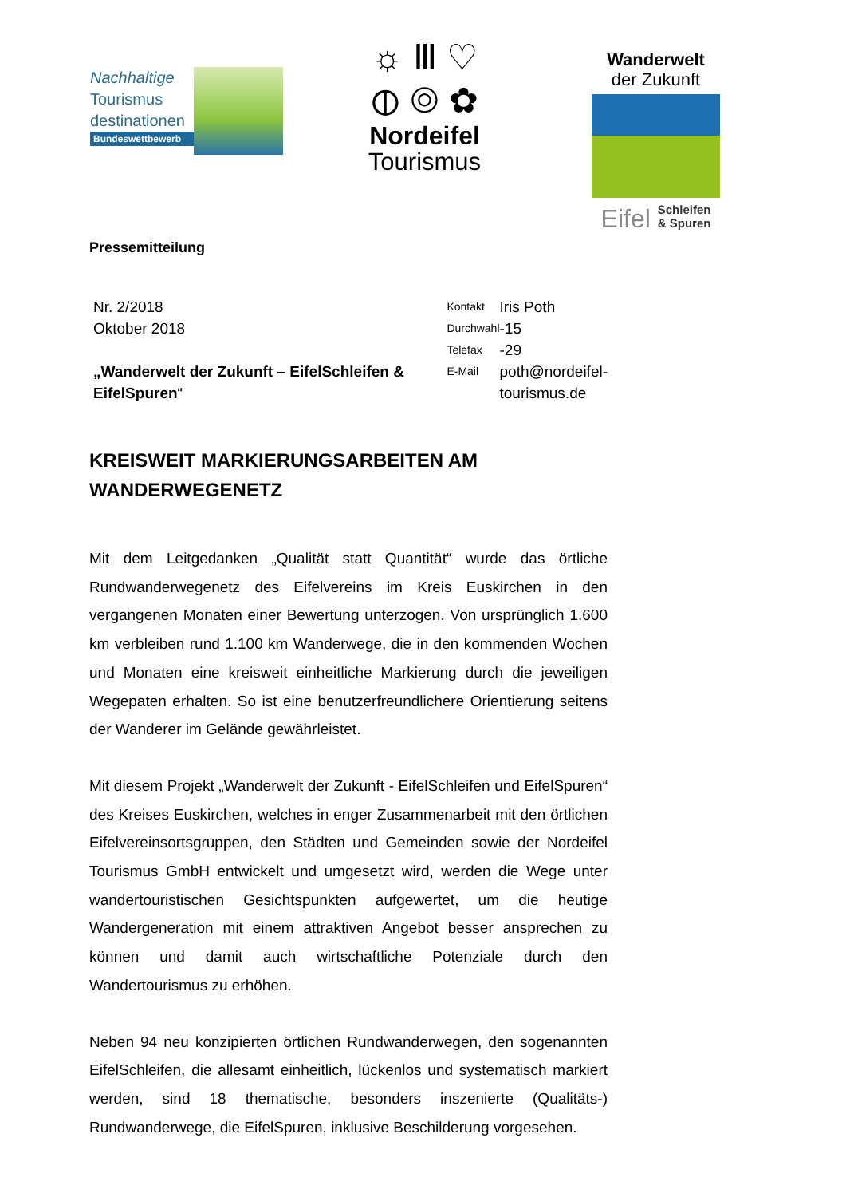Nachhaltige
Tourismus
destinationen
Bundeswettbewerb
☼ Ⅲ ♡
⦶ ◎ ✿
Nordeifel
Tourismus
Wanderwelt
der Zukunft
Eifel Schleifen
& Spuren
Pressemitteilung
Nr. 2/2018
Oktober 2018
„Wanderwelt der Zukunft – EifelSchleifen & EifelSpuren“
| Kontakt | Iris Poth |
| Durchwahl | -15 |
| Telefax | -29 |
| E-Mail | poth@nordeifel-tourismus.de |
KREISWEIT MARKIERUNGSARBEITEN AM WANDERWEGENETZ
Mit dem Leitgedanken „Qualität statt Quantität“ wurde das örtliche Rundwanderwegenetz des Eifelvereins im Kreis Euskirchen in den vergangenen Monaten einer Bewertung unterzogen. Von ursprünglich 1.600 km verbleiben rund 1.100 km Wanderwege, die in den kommenden Wochen und Monaten eine kreisweit einheitliche Markierung durch die jeweiligen Wegepaten erhalten. So ist eine benutzerfreundlichere Orientierung seitens der Wanderer im Gelände gewährleistet.
Mit diesem Projekt „Wanderwelt der Zukunft - EifelSchleifen und EifelSpuren“ des Kreises Euskirchen, welches in enger Zusammenarbeit mit den örtlichen Eifelvereinsortsgruppen, den Städten und Gemeinden sowie der Nordeifel Tourismus GmbH entwickelt und umgesetzt wird, werden die Wege unter wandertouristischen Gesichtspunkten aufgewertet, um die heutige Wandergeneration mit einem attraktiven Angebot besser ansprechen zu können und damit auch wirtschaftliche Potenziale durch den Wandertourismus zu erhöhen.
Neben 94 neu konzipierten örtlichen Rundwanderwegen, den sogenannten EifelSchleifen, die allesamt einheitlich, lückenlos und systematisch markiert werden, sind 18 thematische, besonders inszenierte (Qualitäts-) Rundwanderwege, die EifelSpuren, inklusive Beschilderung vorgesehen.